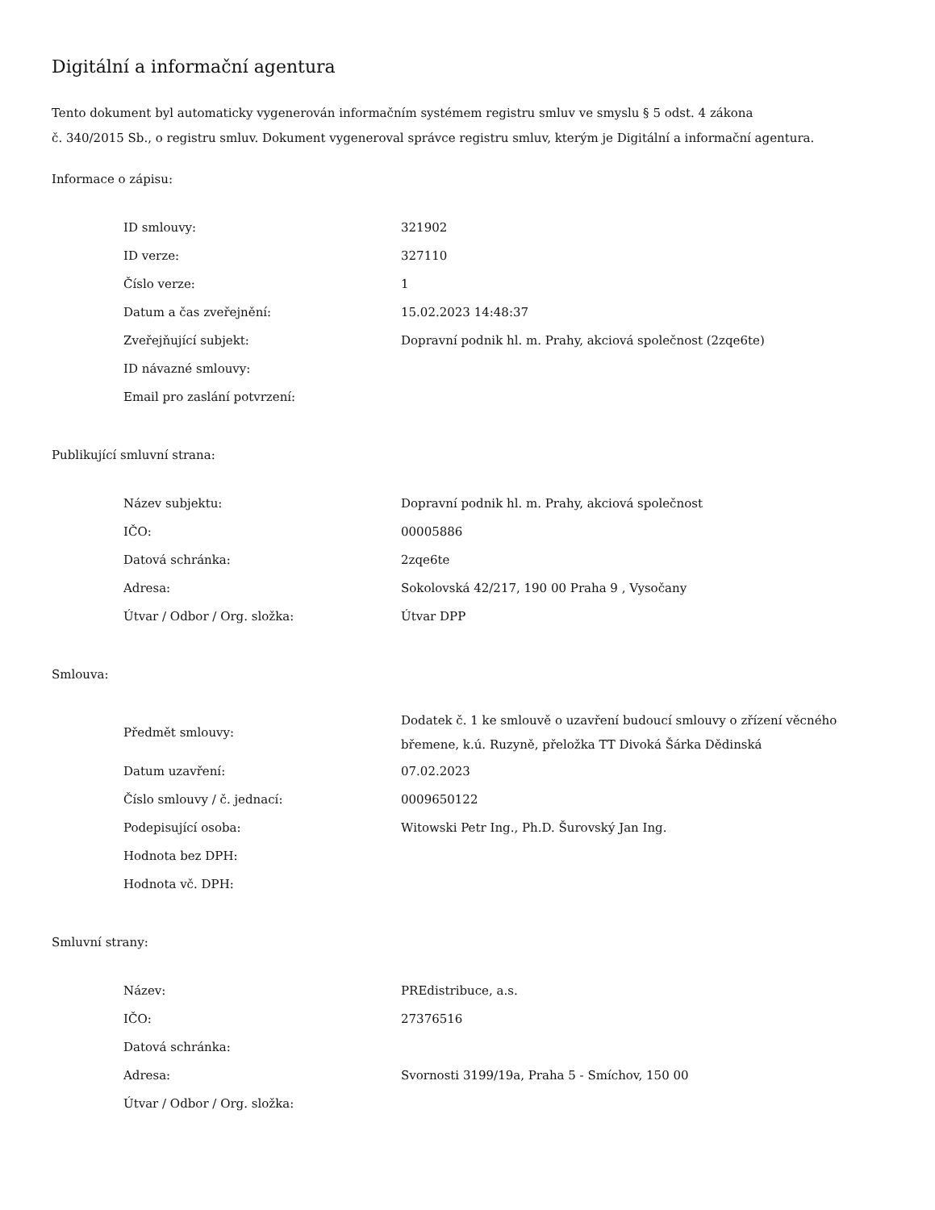Digitální a informační agentura
Tento dokument byl automaticky vygenerován informačním systémem registru smluv ve smyslu § 5 odst. 4 zákona
č. 340/2015 Sb., o registru smluv. Dokument vygeneroval správce registru smluv, kterým je Digitální a informační agentura.
Informace o zápisu:
| ID smlouvy: | 321902 |
| ID verze: | 327110 |
| Číslo verze: | 1 |
| Datum a čas zveřejnění: | 15.02.2023 14:48:37 |
| Zveřejňující subjekt: | Dopravní podnik hl. m. Prahy, akciová společnost (2zqe6te) |
| ID návazné smlouvy: | |
| Email pro zaslání potvrzení: | |
Publikující smluvní strana:
| Název subjektu: | Dopravní podnik hl. m. Prahy, akciová společnost |
| IČO: | 00005886 |
| Datová schránka: | 2zqe6te |
| Adresa: | Sokolovská 42/217, 190 00 Praha 9 , Vysočany |
| Útvar / Odbor / Org. složka: | Útvar DPP |
Smlouva:
| Předmět smlouvy: | Dodatek č. 1 ke smlouvě o uzavření budoucí smlouvy o zřízení věcného břemene, k.ú. Ruzyně, přeložka TT Divoká Šárka Dědinská |
| Datum uzavření: | 07.02.2023 |
| Číslo smlouvy / č. jednací: | 0009650122 |
| Podepisující osoba: | Witowski Petr Ing., Ph.D. Šurovský Jan Ing. |
| Hodnota bez DPH: | |
| Hodnota vč. DPH: | |
Smluvní strany:
| Název: | PREdistribuce, a.s. |
| IČO: | 27376516 |
| Datová schránka: | |
| Adresa: | Svornosti 3199/19a, Praha 5 - Smíchov, 150 00 |
| Útvar / Odbor / Org. složka: | |